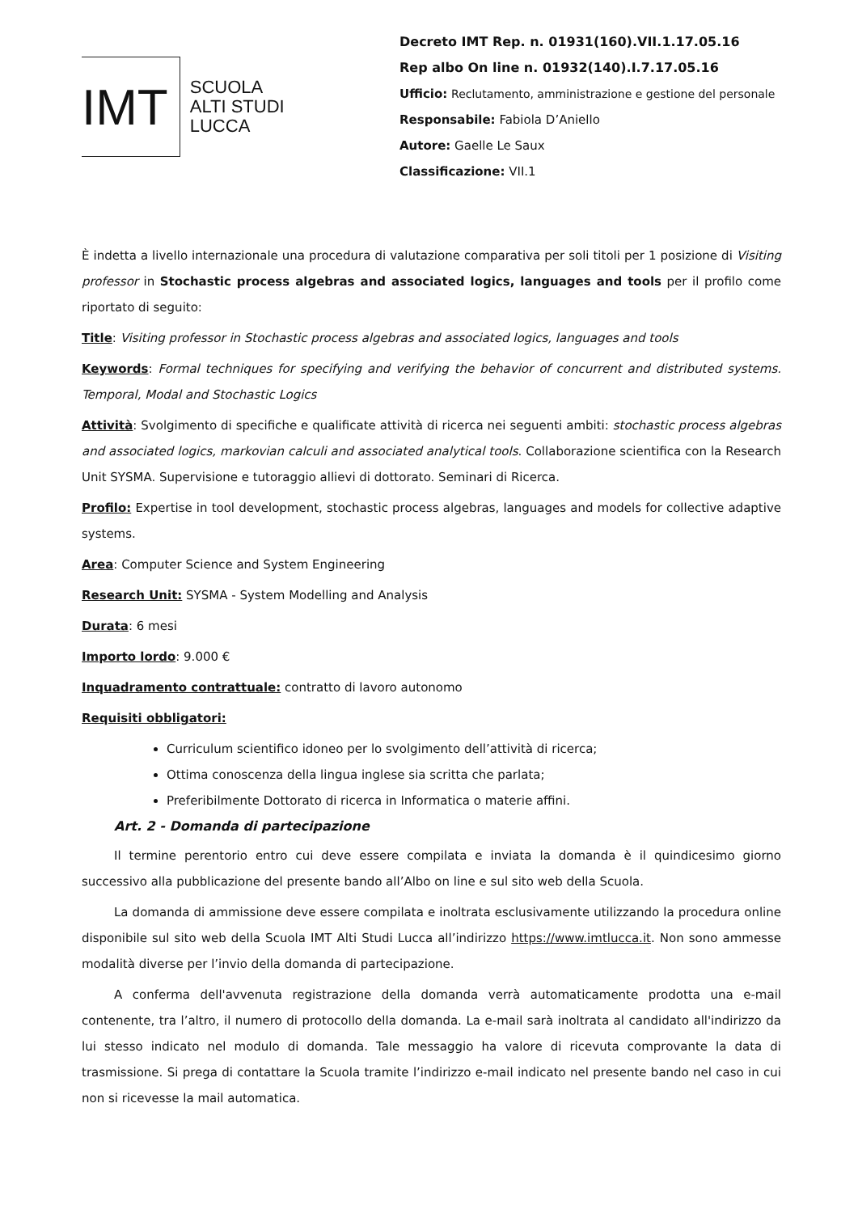IMT
SCUOLA
ALTI STUDI
LUCCA
Decreto IMT Rep. n. 01931(160).VII.1.17.05.16
Rep albo On line n. 01932(140).I.7.17.05.16
Ufficio: Reclutamento, amministrazione e gestione del personale
Responsabile: Fabiola D’Aniello
Autore: Gaelle Le Saux
Classificazione: VII.1
È indetta a livello internazionale una procedura di valutazione comparativa per soli titoli per 1 posizione di Visiting professor in Stochastic process algebras and associated logics, languages and tools per il profilo come riportato di seguito:
Title: Visiting professor in Stochastic process algebras and associated logics, languages and tools
Keywords: Formal techniques for specifying and verifying the behavior of concurrent and distributed systems. Temporal, Modal and Stochastic Logics
Attività: Svolgimento di specifiche e qualificate attività di ricerca nei seguenti ambiti: stochastic process algebras and associated logics, markovian calculi and associated analytical tools. Collaborazione scientifica con la Research Unit SYSMA. Supervisione e tutoraggio allievi di dottorato. Seminari di Ricerca.
Profilo: Expertise in tool development, stochastic process algebras, languages and models for collective adaptive systems.
Area: Computer Science and System Engineering
Research Unit: SYSMA - System Modelling and Analysis
Durata: 6 mesi
Importo lordo: 9.000 €
Inquadramento contrattuale: contratto di lavoro autonomo
Requisiti obbligatori:
Curriculum scientifico idoneo per lo svolgimento dell’attività di ricerca;
Ottima conoscenza della lingua inglese sia scritta che parlata;
Preferibilmente Dottorato di ricerca in Informatica o materie affini.
Art. 2 - Domanda di partecipazione
Il termine perentorio entro cui deve essere compilata e inviata la domanda è il quindicesimo giorno successivo alla pubblicazione del presente bando all’Albo on line e sul sito web della Scuola.
La domanda di ammissione deve essere compilata e inoltrata esclusivamente utilizzando la procedura online disponibile sul sito web della Scuola IMT Alti Studi Lucca all’indirizzo https://www.imtlucca.it. Non sono ammesse modalità diverse per l’invio della domanda di partecipazione.
A conferma dell'avvenuta registrazione della domanda verrà automaticamente prodotta una e-mail contenente, tra l’altro, il numero di protocollo della domanda. La e-mail sarà inoltrata al candidato all'indirizzo da lui stesso indicato nel modulo di domanda. Tale messaggio ha valore di ricevuta comprovante la data di trasmissione. Si prega di contattare la Scuola tramite l’indirizzo e-mail indicato nel presente bando nel caso in cui non si ricevesse la mail automatica.